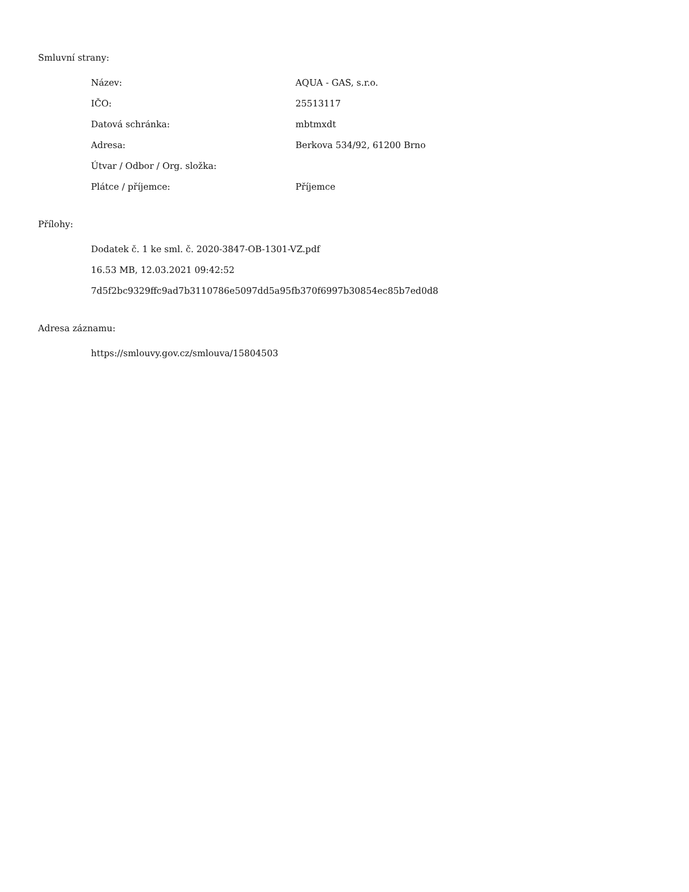Smluvní strany:
| Název: | AQUA - GAS, s.r.o. |
| IČO: | 25513117 |
| Datová schránka: | mbtmxdt |
| Adresa: | Berkova 534/92, 61200 Brno |
| Útvar / Odbor / Org. složka: | |
| Plátce / příjemce: | Příjemce |
Přílohy:
Dodatek č. 1 ke sml. č. 2020-3847-OB-1301-VZ.pdf
16.53 MB, 12.03.2021 09:42:52
7d5f2bc9329ffc9ad7b3110786e5097dd5a95fb370f6997b30854ec85b7ed0d8
Adresa záznamu:
https://smlouvy.gov.cz/smlouva/15804503